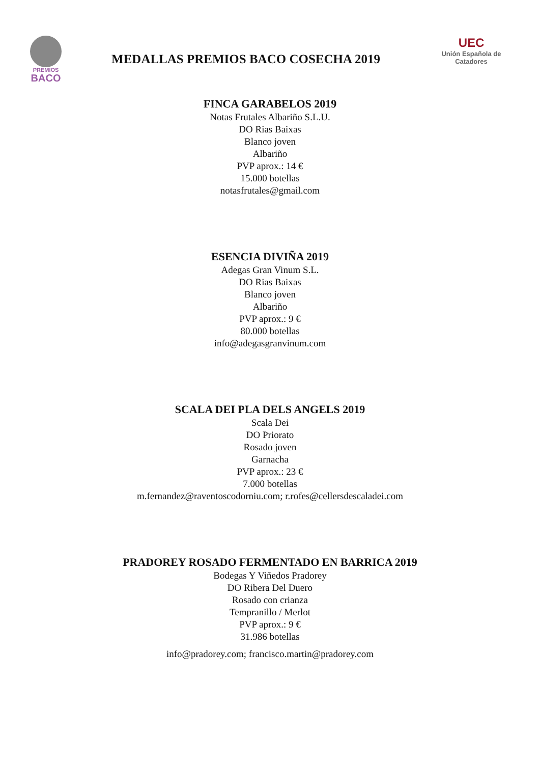PREMIOS
BACO
MEDALLAS PREMIOS BACO COSECHA 2019
UEC
Unión Española de Catadores
FINCA GARABELOS 2019
Notas Frutales Albariño S.L.U.
DO Rias Baixas
Blanco joven
Albariño
PVP aprox.: 14 €
15.000 botellas
notasfrutales@gmail.com
ESENCIA DIVIÑA 2019
Adegas Gran Vinum S.L.
DO Rias Baixas
Blanco joven
Albariño
PVP aprox.: 9 €
80.000 botellas
info@adegasgranvinum.com
SCALA DEI PLA DELS ANGELS 2019
Scala Dei
DO Priorato
Rosado joven
Garnacha
PVP aprox.: 23 €
7.000 botellas
m.fernandez@raventoscodorniu.com; r.rofes@cellersdescaladei.com
PRADOREY ROSADO FERMENTADO EN BARRICA 2019
Bodegas Y Viñedos Pradorey
DO Ribera Del Duero
Rosado con crianza
Tempranillo / Merlot
PVP aprox.: 9 €
31.986 botellas
info@pradorey.com; francisco.martin@pradorey.com